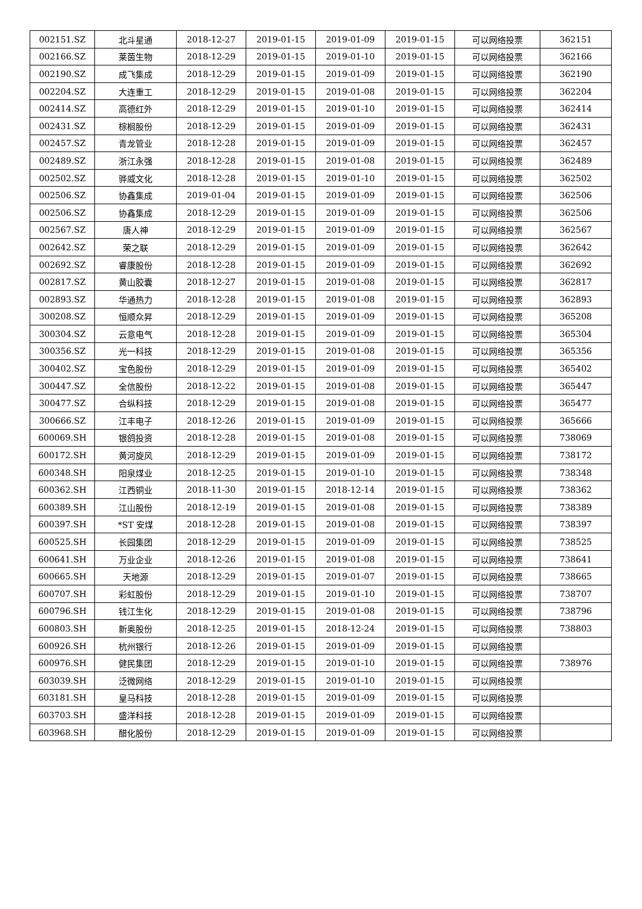| 002151.SZ | 北斗星通 | 2018-12-27 | 2019-01-15 | 2019-01-09 | 2019-01-15 | 可以网络投票 | 362151 |
| 002166.SZ | 莱茵生物 | 2018-12-29 | 2019-01-15 | 2019-01-10 | 2019-01-15 | 可以网络投票 | 362166 |
| 002190.SZ | 成飞集成 | 2018-12-29 | 2019-01-15 | 2019-01-09 | 2019-01-15 | 可以网络投票 | 362190 |
| 002204.SZ | 大连重工 | 2018-12-29 | 2019-01-15 | 2019-01-08 | 2019-01-15 | 可以网络投票 | 362204 |
| 002414.SZ | 高德红外 | 2018-12-29 | 2019-01-15 | 2019-01-10 | 2019-01-15 | 可以网络投票 | 362414 |
| 002431.SZ | 棕榈股份 | 2018-12-29 | 2019-01-15 | 2019-01-09 | 2019-01-15 | 可以网络投票 | 362431 |
| 002457.SZ | 青龙管业 | 2018-12-28 | 2019-01-15 | 2019-01-09 | 2019-01-15 | 可以网络投票 | 362457 |
| 002489.SZ | 浙江永强 | 2018-12-28 | 2019-01-15 | 2019-01-08 | 2019-01-15 | 可以网络投票 | 362489 |
| 002502.SZ | 骅威文化 | 2018-12-28 | 2019-01-15 | 2019-01-10 | 2019-01-15 | 可以网络投票 | 362502 |
| 002506.SZ | 协鑫集成 | 2019-01-04 | 2019-01-15 | 2019-01-09 | 2019-01-15 | 可以网络投票 | 362506 |
| 002506.SZ | 协鑫集成 | 2018-12-29 | 2019-01-15 | 2019-01-09 | 2019-01-15 | 可以网络投票 | 362506 |
| 002567.SZ | 唐人神 | 2018-12-29 | 2019-01-15 | 2019-01-09 | 2019-01-15 | 可以网络投票 | 362567 |
| 002642.SZ | 荣之联 | 2018-12-29 | 2019-01-15 | 2019-01-09 | 2019-01-15 | 可以网络投票 | 362642 |
| 002692.SZ | 睿康股份 | 2018-12-28 | 2019-01-15 | 2019-01-09 | 2019-01-15 | 可以网络投票 | 362692 |
| 002817.SZ | 黄山胶囊 | 2018-12-27 | 2019-01-15 | 2019-01-08 | 2019-01-15 | 可以网络投票 | 362817 |
| 002893.SZ | 华通热力 | 2018-12-28 | 2019-01-15 | 2019-01-08 | 2019-01-15 | 可以网络投票 | 362893 |
| 300208.SZ | 恒顺众昇 | 2018-12-29 | 2019-01-15 | 2019-01-09 | 2019-01-15 | 可以网络投票 | 365208 |
| 300304.SZ | 云意电气 | 2018-12-28 | 2019-01-15 | 2019-01-09 | 2019-01-15 | 可以网络投票 | 365304 |
| 300356.SZ | 光一科技 | 2018-12-29 | 2019-01-15 | 2019-01-08 | 2019-01-15 | 可以网络投票 | 365356 |
| 300402.SZ | 宝色股份 | 2018-12-29 | 2019-01-15 | 2019-01-09 | 2019-01-15 | 可以网络投票 | 365402 |
| 300447.SZ | 全信股份 | 2018-12-22 | 2019-01-15 | 2019-01-08 | 2019-01-15 | 可以网络投票 | 365447 |
| 300477.SZ | 合纵科技 | 2018-12-29 | 2019-01-15 | 2019-01-08 | 2019-01-15 | 可以网络投票 | 365477 |
| 300666.SZ | 江丰电子 | 2018-12-26 | 2019-01-15 | 2019-01-09 | 2019-01-15 | 可以网络投票 | 365666 |
| 600069.SH | 银鸽投资 | 2018-12-28 | 2019-01-15 | 2019-01-08 | 2019-01-15 | 可以网络投票 | 738069 |
| 600172.SH | 黄河旋风 | 2018-12-29 | 2019-01-15 | 2019-01-09 | 2019-01-15 | 可以网络投票 | 738172 |
| 600348.SH | 阳泉煤业 | 2018-12-25 | 2019-01-15 | 2019-01-10 | 2019-01-15 | 可以网络投票 | 738348 |
| 600362.SH | 江西铜业 | 2018-11-30 | 2019-01-15 | 2018-12-14 | 2019-01-15 | 可以网络投票 | 738362 |
| 600389.SH | 江山股份 | 2018-12-19 | 2019-01-15 | 2019-01-08 | 2019-01-15 | 可以网络投票 | 738389 |
| 600397.SH | *ST 安煤 | 2018-12-28 | 2019-01-15 | 2019-01-08 | 2019-01-15 | 可以网络投票 | 738397 |
| 600525.SH | 长园集团 | 2018-12-29 | 2019-01-15 | 2019-01-09 | 2019-01-15 | 可以网络投票 | 738525 |
| 600641.SH | 万业企业 | 2018-12-26 | 2019-01-15 | 2019-01-08 | 2019-01-15 | 可以网络投票 | 738641 |
| 600665.SH | 天地源 | 2018-12-29 | 2019-01-15 | 2019-01-07 | 2019-01-15 | 可以网络投票 | 738665 |
| 600707.SH | 彩虹股份 | 2018-12-29 | 2019-01-15 | 2019-01-10 | 2019-01-15 | 可以网络投票 | 738707 |
| 600796.SH | 钱江生化 | 2018-12-29 | 2019-01-15 | 2019-01-08 | 2019-01-15 | 可以网络投票 | 738796 |
| 600803.SH | 新奥股份 | 2018-12-25 | 2019-01-15 | 2018-12-24 | 2019-01-15 | 可以网络投票 | 738803 |
| 600926.SH | 杭州银行 | 2018-12-26 | 2019-01-15 | 2019-01-09 | 2019-01-15 | 可以网络投票 | |
| 600976.SH | 健民集团 | 2018-12-29 | 2019-01-15 | 2019-01-10 | 2019-01-15 | 可以网络投票 | 738976 |
| 603039.SH | 泛微网络 | 2018-12-29 | 2019-01-15 | 2019-01-10 | 2019-01-15 | 可以网络投票 | |
| 603181.SH | 皇马科技 | 2018-12-28 | 2019-01-15 | 2019-01-09 | 2019-01-15 | 可以网络投票 | |
| 603703.SH | 盛洋科技 | 2018-12-28 | 2019-01-15 | 2019-01-09 | 2019-01-15 | 可以网络投票 | |
| 603968.SH | 醋化股份 | 2018-12-29 | 2019-01-15 | 2019-01-09 | 2019-01-15 | 可以网络投票 | |